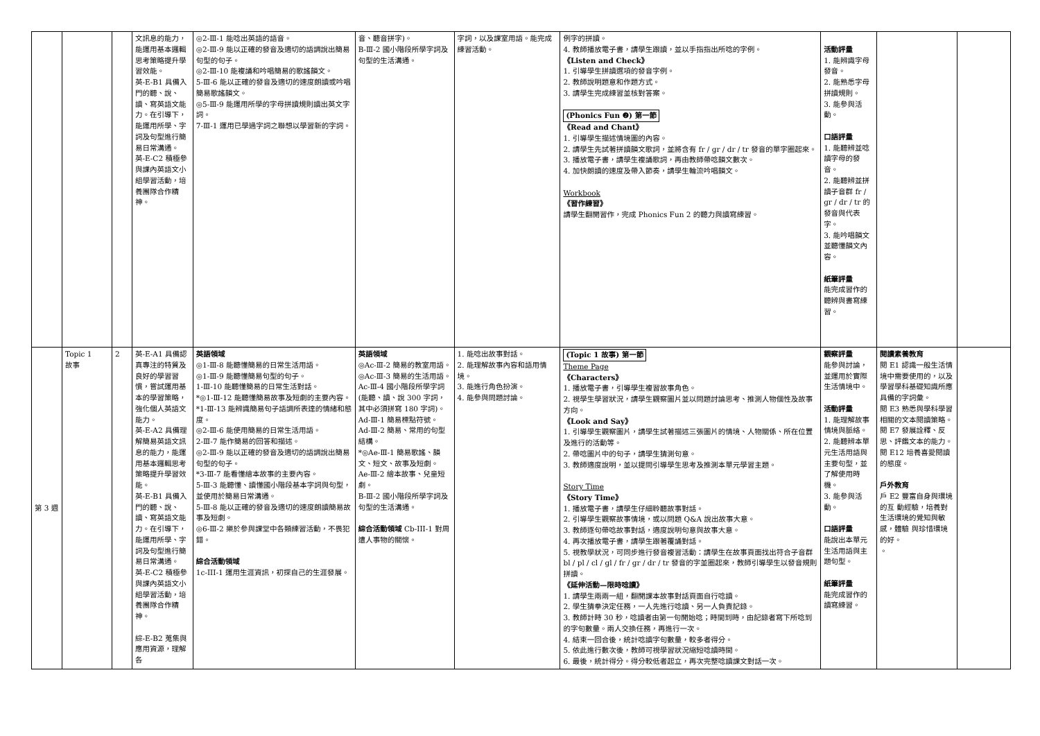| | | | 文訊息的能力，能運用基本邏輯思考策略提升學習效能。 英-E-B1 具備入門的聽、說、讀、寫英語文能力。在引導下，能運用所學、字詞及句型進行簡易日常溝通。 英-E-C2 積極參與課內英語文小組學習活動，培養團隊合作精神。 | ◎2-Ⅲ-1 能唸出英語的語音。 ◎2-Ⅲ-9 能以正確的發音及適切的語調說出簡易句型的句子。 ◎2-Ⅲ-10 能複誦和吟唱簡易的歌謠韻文。 5-Ⅲ-6 能以正確的發音及適切的速度朗讀或吟唱簡易歌謠韻文。 ◎5-Ⅲ-9 能運用所學的字母拼讀規則讀出英文字詞。 7-Ⅲ-1 運用已學過字詞之聯想以學習新的字詞。 | 音、聽音拼字)。 B-Ⅲ-2 國小階段所學字詞及句型的生活溝通。 | 字詞，以及課室用語。能完成練習活動。 | 例字的拼讀。 4. 教師播放電子書，請學生跟讀，並以手指指出所唸的字例。 《Listen and Check》 1. 引導學生拼讀選項的發音字例。 2. 教師說明題意和作題方式。 3. 請學生完成練習並核對答案。 (Phonics Fun ❷) 第一節 《Read and Chant》 1. 引導學生描述情境圖的內容。 2. 請學生先試著拼讀韻文歌詞，並將含有 fr / gr / dr / tr 發音的單字圈起來。 3. 播放電子書，請學生複誦歌詞，再由教師帶唸韻文數次。 4. 加快朗讀的速度及帶入節奏，請學生輪流吟唱韻文。 Workbook 《習作練習》 請學生翻開習作，完成 Phonics Fun 2 的聽力與讀寫練習。 | 活動評量 1. 能辨識字母發音。 2. 能熟悉字母拼讀規則。 3. 能參與活動。 口語評量 1. 能聽辨並唸讀字母的發音。 2. 能聽辨並拼讀子音群 fr / gr / dr / tr 的發音與代表字。 3. 能吟唱韻文並聽懂韻文內容。 紙筆評量 能完成習作的聽辨與書寫練習。 | | |
| 第 3 週 | Topic 1 故事 | 2 | 英-E-A1 具備認真專注的特質及良好的學習習慣，嘗試運用基本的學習策略，強化個人英語文能力。 英-E-A2 具備理解簡易英語文訊息的能力，能運用基本邏輯思考策略提升學習效能。 英-E-B1 具備入門的聽、說、讀、寫英語文能力。在引導下，能運用所學、字詞及句型進行簡易日常溝通。 英-E-C2 積極參與課內英語文小組學習活動，培養團隊合作精神。 綜-E-B2 蒐集與應用資源，理解各 | 英語領域 ◎1-Ⅲ-8 能聽懂簡易的日常生活用語。 ◎1-Ⅲ-9 能聽懂簡易句型的句子。 1-Ⅲ-10 能聽懂簡易的日常生活對話。 *◎1-Ⅲ-12 能聽懂簡易故事及短劇的主要內容。 *1-Ⅲ-13 能辨識簡易句子語調所表達的情緒和態度。 ◎2-Ⅲ-6 能使用簡易的日常生活用語。 2-Ⅲ-7 能作簡易的回答和描述。 ◎2-Ⅲ-9 能以正確的發音及適切的語調說出簡易句型的句子。 *3-Ⅲ-7 能看懂繪本故事的主要內容。 5-Ⅲ-3 能聽懂、讀懂國小階段基本字詞與句型，並使用於簡易日常溝通。 5-Ⅲ-8 能以正確的發音及適切的速度朗讀簡易故事及短劇。 ◎6-Ⅲ-2 樂於參與課堂中各類練習活動，不畏犯錯。 綜合活動領域 1c-III-1 運用生涯資訊，初探自己的生涯發展。 | 英語領域 ◎Ac-Ⅲ-2 簡易的教室用語。 ◎Ac-Ⅲ-3 簡易的生活用語。 Ac-Ⅲ-4 國小階段所學字詞(能聽、讀、說 300 字詞，其中必須拼寫 180 字詞)。 Ad-Ⅲ-1 簡易標點符號。 Ad-Ⅲ-2 簡易、常用的句型結構。 *◎Ae-Ⅲ-1 簡易歌謠、韻文、短文、故事及短劇。 Ae-Ⅲ-2 繪本故事、兒童短劇。 B-Ⅲ-2 國小階段所學字詞及句型的生活溝通。 綜合活動領域 Cb-III-1 對周遭人事物的關懷。 | 1. 能唸出故事對話。 2. 能理解故事內容和語用情境。 3. 能進行角色扮演。 4. 能參與問題討論。 | (Topic 1 故事) 第一節 Theme Page 《Characters》 1. 播放電子書，引導學生複習故事角色。 2. 視學生學習狀況，請學生觀察圖片並以問題討論思考、推測人物個性及故事方向。 《Look and Say》 1. 引導學生觀察圖片，請學生試著描述三張圖片的情境、人物關係、所在位置及進行的活動等。 2. 帶唸圖片中的句子，請學生猜測句意。 3. 教師適度說明，並以提問引導學生思考及推測本單元學習主題。 Story Time 《Story Time》 1. 播放電子書，請學生仔細聆聽故事對話。 2. 引導學生觀察故事情境，或以問題 Q&A 說出故事大意。 3. 教師逐句帶唸故事對話，適度說明句意與故事大意。 4. 再次播放電子書，請學生跟著覆誦對話。 5. 視教學狀況，可同步進行發音複習活動：請學生在故事頁面找出符合子音群 bl / pl / cl / gl / fr / gr / dr / tr 發音的字並圈起來，教師引導學生以發音規則拼讀。 《延伸活動—限時唸讀》 1. 請學生兩兩一組，翻開課本故事對話頁面自行唸讀。 2. 學生猜拳決定任務，一人先進行唸讀、另一人負責記錄。 3. 教師計時 30 秒，唸讀者由第一句開始唸；時間到時，由記錄者寫下所唸到的字句數量。兩人交換任務，再進行一次。 4. 結束一回合後，統計唸讀字句數量，較多者得分。 5. 依此進行數次後，教師可視學習狀況縮短唸讀時間。 6. 最後，統計得分。得分較低者起立，再次完整唸讀課文對話一次。 | 觀察評量 能參與討論，並運用於實際生活情境中。 活動評量 1. 能理解故事情境與脈絡。 2. 能聽辨本單元生活用語與主要句型，並了解使用時機。 3. 能參與活動。 口語評量 能說出本單元生活用語與主題句型。 紙筆評量 能完成習作的讀寫練習。 | 閱讀素養教育 閱 E1 認識一般生活情境中需要使用的，以及學習學科基礎知識所應具備的字詞彙。 閱 E3 熟悉與學科學習相關的文本閱讀策略。 閱 E7 發展詮釋、反思、評鑑文本的能力。 閱 E12 培養喜愛閱讀的態度。 戶外教育 戶 E2 豐富自身與環境的互 動經驗，培養對生活環境的覺知與敏感，體驗 與珍惜環境的好。 。 | |